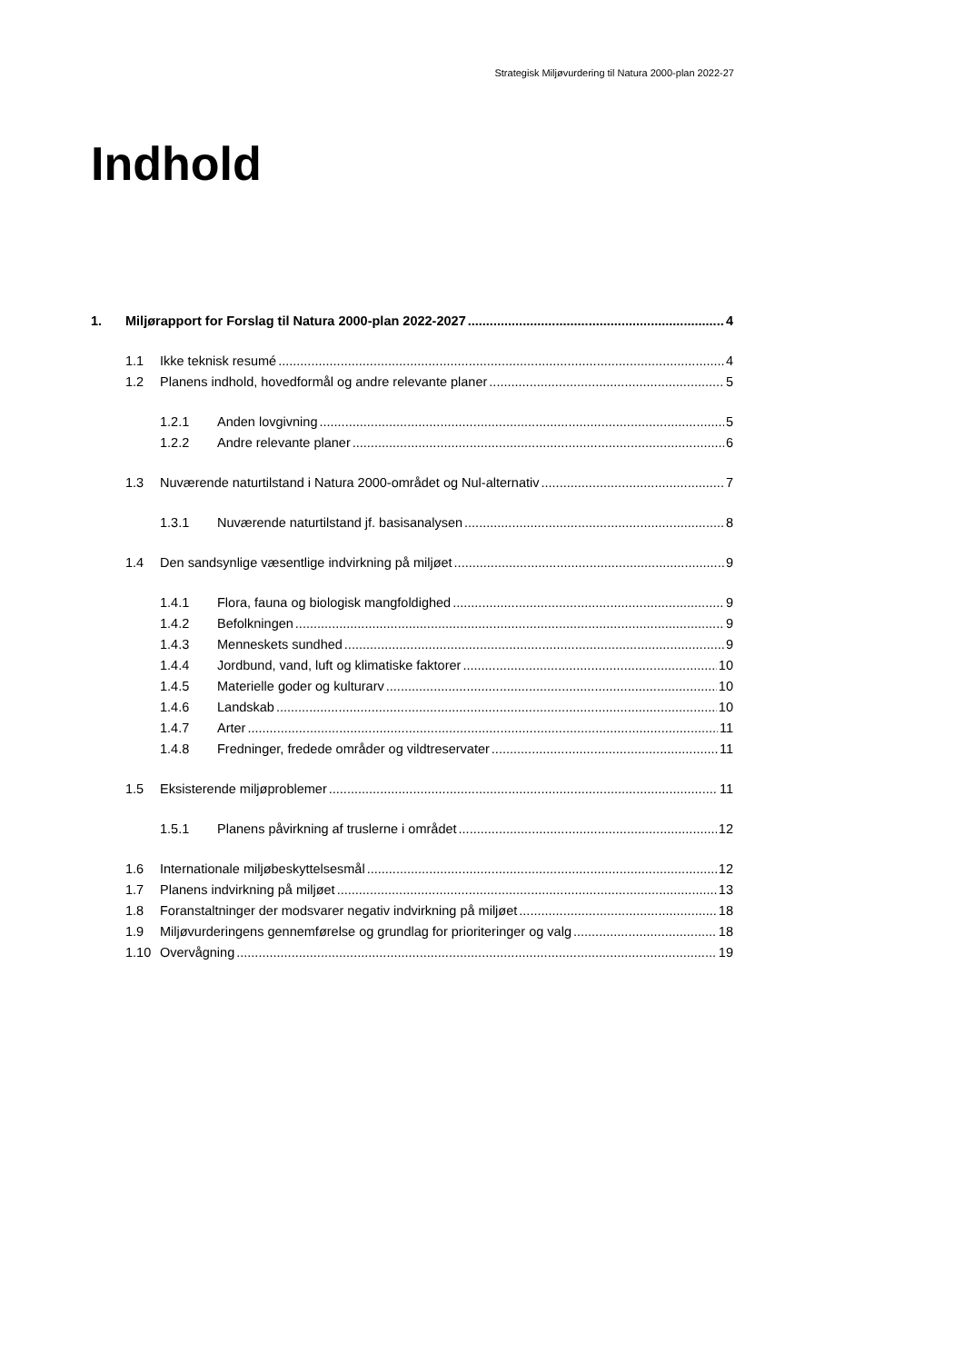Strategisk Miljøvurdering til Natura 2000-plan 2022-27
Indhold
1. Miljørapport for Forslag til Natura 2000-plan 2022-2027 4
1.1 Ikke teknisk resumé 4
1.2 Planens indhold, hovedformål og andre relevante planer 5
1.2.1 Anden lovgivning 5
1.2.2 Andre relevante planer 6
1.3 Nuværende naturtilstand i Natura 2000-området og Nul-alternativ 7
1.3.1 Nuværende naturtilstand jf. basisanalysen 8
1.4 Den sandsynlige væsentlige indvirkning på miljøet 9
1.4.1 Flora, fauna og biologisk mangfoldighed 9
1.4.2 Befolkningen 9
1.4.3 Menneskets sundhed 9
1.4.4 Jordbund, vand, luft og klimatiske faktorer 10
1.4.5 Materielle goder og kulturarv 10
1.4.6 Landskab 10
1.4.7 Arter 11
1.4.8 Fredninger, fredede områder og vildtreservater 11
1.5 Eksisterende miljøproblemer 11
1.5.1 Planens påvirkning af truslerne i området 12
1.6 Internationale miljøbeskyttelsesmål 12
1.7 Planens indvirkning på miljøet 13
1.8 Foranstaltninger der modsvarer negativ indvirkning på miljøet 18
1.9 Miljøvurderingens gennemførelse og grundlag for prioriteringer og valg 18
1.10 Overvågning 19